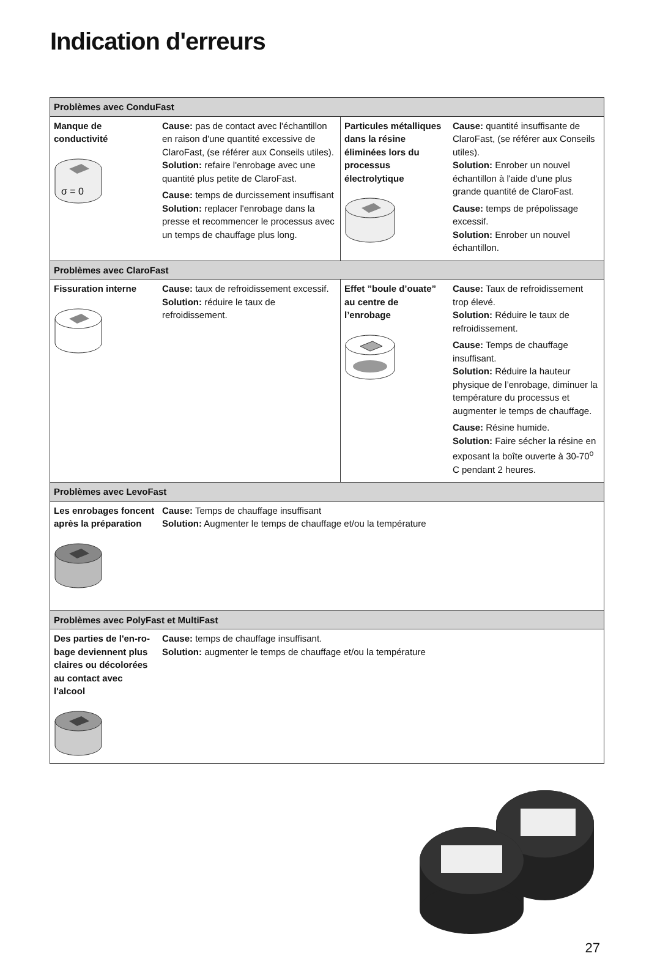Indication d'erreurs
| Problèmes avec ConduFast | | | |
| Manque de conductivité σ = 0 | Cause: pas de contact avec l'échantillon en raison d'une quantité excessive de ClaroFast, (se référer aux Conseils utiles). Solution: refaire l'enrobage avec une quantité plus petite de ClaroFast. Cause: temps de durcissement insuffisant Solution: replacer l'enrobage dans la presse et recommencer le processus avec un temps de chauffage plus long. | Particules métalliques dans la résine éliminées lors du processus électrolytique | Cause: quantité insuffisante de ClaroFast, (se référer aux Conseils utiles). Solution: Enrober un nouvel échantillon à l'aide d'une plus grande quantité de ClaroFast. Cause: temps de prépolissage excessif. Solution: Enrober un nouvel échantillon. |
| Problèmes avec ClaroFast | | | |
| Fissuration interne | Cause: taux de refroidissement excessif. Solution: réduire le taux de refroidissement. | Effet ”boule d’ouate” au centre de l’enrobage | Cause: Taux de refroidissement trop élevé. Solution: Réduire le taux de refroidissement. Cause: Temps de chauffage insuffisant. Solution: Réduire la hauteur physique de l’enrobage, diminuer la température du processus et augmenter le temps de chauffage. Cause: Résine humide. Solution: Faire sécher la résine en exposant la boîte ouverte à 30-70<sup>o</sup> C pendant 2 heures. |
| Problèmes avec LevoFast | | | |
| Les enrobages foncent après la préparation | Cause: Temps de chauffage insuffisant Solution: Augmenter le temps de chauffage et/ou la température | | |
| Problèmes avec PolyFast et MultiFast | | | |
| Des parties de l'en-ro-bage deviennent plus claires ou décolorées au contact avec l'alcool | Cause: temps de chauffage insuffisant. Solution: augmenter le temps de chauffage et/ou la température | | |
27